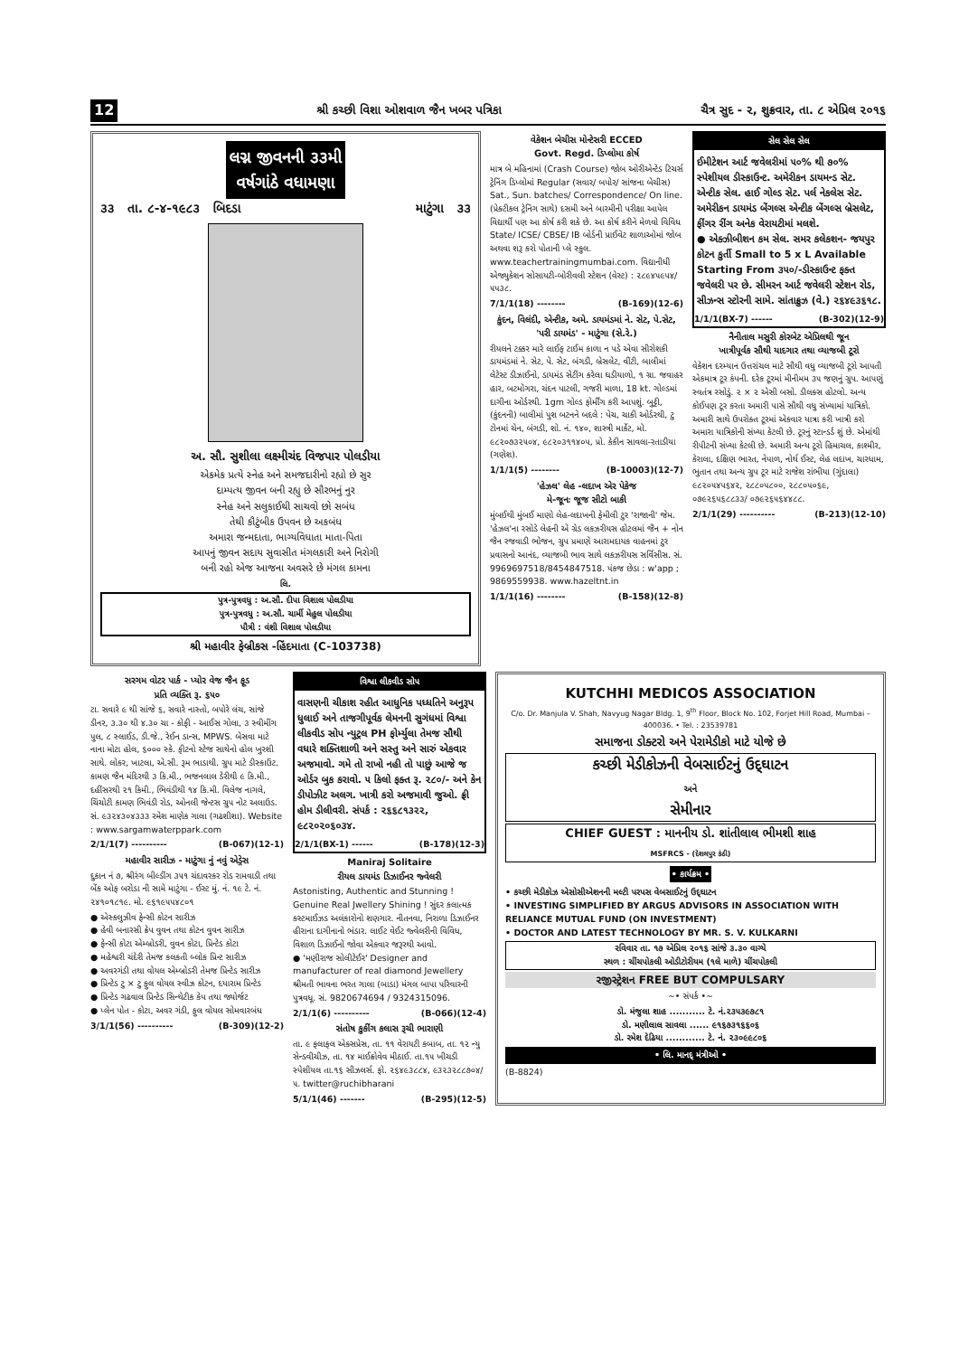12 શ્રી કચ્છી વિશા ઓશવાળ જૈન ખબર પત્રિકા ચૈત્ર સુદ - ૨, શુક્રવાર, તા. ૮ એપ્રિલ ૨૦૧૬
લગ્ન જીવનની ૩૩મી
વર્ષગાંઠે વધામણા
૩૩ તા. ૮-૪-૧૯૮૩ બિદડા માટુંગા ૩૩
અ. સૌ. સુશીલા લક્ષ્મીચંદ વિજપાર પોલડીયા
એકમેક પ્રત્યે સ્નેહ અને સમજદારીનો રહ્યો છે સુર
દામ્પત્ય જીવન બની રહ્યુ છે સૌરભનું નુર
સ્નેહ અને સલુકાઈથી સાચવો છો સબંધ
તેથી કૌટુંબીક ઉપવન છે અકબંધ
અમારા જન્મદાતા, ભાગ્યવિધાતા માતા-પિતા
આપનું જીવન સદાય સુવાસીત મંગલકારી અને નિરોગી
બની રહો એજ આજના અવસરે છે મંગલ કામના
લિ.
પુત્ર-પુત્રવધુ : અ.સૌ. દીપા વિશાલ પોલડીયા
પુત્ર-પુત્રવધુ : અ.સૌ. ચાર્મી મેહુલ પોલડીયા
પૌત્રી : વંશી વિશાલ પોલડીયા
શ્રી મહાવીર ફેબ્રીકસ -હિંદમાતા (C-103738)
વેકેશન બેચીસ મોન્ટેસરી ECCED
Govt. Regd. ડિપ્લોમા કોર્ષ
માત્ર બે મહિનામાં (Crash Course) જોબ ઓરીએન્ટેડ ટિચર્સ ટ્રેનિંગ ડિપ્લોમાં Regular (સવાર/ બપોર/ સાંજના બેચીસ) Sat., Sun. batches/ Correspondence/ On line. (પ્રેક્ટીકલ ટ્રેનિંગ સાથે) દસમી અને બારમીની પરીક્ષા આપેલ વિદ્યાર્થી પણ આ કોર્ષ કરી શકે છે. આ કોર્ષ કરીને મેળવો વિવિધ State/ ICSE/ CBSE/ IB બોર્ડની પ્રાઈવેટ શાળાઓમાં જોબ અથવા શરૂ કરો પોતાની પ્લે સ્કુલ. www.teachertrainingmumbai.com. વિદ્યાનીધી એજ્યુકેશન સોસાયટી-બોરીવલી સ્ટેશન (વેસ્ટ) : ૨૮૯૪૫૯૫૪/ ૫૫૩૮.
7/1/1(18) -------- (B-169)(12-6)
કુંદન, વિલંદી, એન્ટીક, અમે. ડાયમંડમાં ને. સેટ, પે.સેટ, 'પરી ડાયમંડ' - માટુંગા (સે.રે.)
રીયલને ટક્કર મારે લાઈફ ટાઈમ કાળા ન પડે એવા સીરોશકી ડાયમંડમાં ને. સેટ, પે. સેટ, બંગડી, બ્રેસલેટ, વીંટી, બાલીમાં લેટેસ્ટ ડીઝાઈનો, ડાયમંડ સેટીંગ કરેલા ઘડીયાળો, ૧ ગ્રા. જવાહર હાર, બટમોગરા, ચંદન પાટલી, ગજરી માળા, 18 kt. ગોલ્ડમાં દાગીના ઓર્ડરથી. 1gm ગોલ્ડ ફોર્મીંગ કરી આપશું. બુટ્ટી, (કુંદનની) બાલીમાં પુશ બટનને બદલે : પેચ, ચાકી ઓર્ડરથી, ટુ ટોનમાં ચેન, બંગડી, શો. નં. ૧૪૦, શાસ્ત્રી માર્કેટ, મો. ૯૮૨૦૭૩૨૫૦૪, ૯૮૨૦૩૧૧૪૦૫, પ્રો. કેકીન સાવલા-રતાડીયા (ગણેશ).
1/1/1(5) -------- (B-10003)(12-7)
'હેઝલ' લેહ -લદાખ એર પેકેજ
મે-જૂનઃ જૂજ સીટો બાકી
મુંબઈથી મુંબઈ માણો લેહ-લદાખની ફેમીલી ટુર 'રાજાની' જેમ. 'હેઝલ'ના રસોડે લેહની એ ગ્રેડ લકઝરીયસ હોટલમાં જૈન + નોન જૈન રજવાડી ભોજન, ગ્રુપ પ્રમાણે આરામદાયક વાહનમાં ટુર પ્રવાસનો આનંદ, વ્યાજબી ભાવ સાથે લકઝરીયસ સર્વિસીસ. સં. 9969697518/8454847518. પંકજ છેડા : w'app ; 9869559938. www.hazeltnt.in
1/1/1(16) -------- (B-158)(12-8)
સેલ સેલ સેલ
ઈમીટેશન આર્ટ જવેલરીમાં ૫૦% થી ૭૦% સ્પેશીયલ ડીસ્કાઉન્ટ. અમેરીકન ડાયમન્ડ સેટ. એન્ટીક સેલ. હાઈ ગોલ્ડ સેટ. પર્લ નેકલેસ સેટ. અમેરીકન ડાયમંડ બેંગલ્સ એન્ટીક બેંગલ્સ બ્રેસલેટ, ફીંગર રીંગ અનેક વેરાયટીમાં મલશે.
● એક્ઝીબીશન કમ સેલ. સમર કલેકશન- જયપુર કોટન કુર્તી Small to 5 x L Available Starting From ૩૫૦/-ડીસ્કાઉન્ટ ફક્ત જવેલરી પર છે. સીમરન આર્ટ જવેલરી સ્ટેશન રોડ, સીઝન્સ સ્ટોરની સામે. સાંતાક્રુઝ (વે.) ૨૬૪૯૩૬૧૮.
1/1/1(BX-7) ------ (B-302)(12-9)
નૈનીતાલ મસુરી કોરબેટ એપ્રિલથી જૂન
ખાત્રીપૂર્વક સૌથી યાદગાર તથા વ્યાજબી ટૂરો
વેકેશન દરમ્યાન ઉત્તરાંચલ માટે સૌથી વધુ વ્યાજબી ટૂરો આપતી એકમાત્ર ટૂર કંપની. દરેક ટૂરમાં મીનીમમ ૩૫ જણનું ગ્રુપ. આપણું સ્વતંત્ર રસોડું. ૨ × ૨ એસી બસો. ડીલક્સ હોટલો. અન્ય કોઈપણ ટૂર કરતા અમારી પાસે સૌથી વધુ સંખ્યામાં યાત્રિકો. અમારી સાથે ઉપરોક્ત ટૂરમાં એકવાર યાત્રા કરી ખાત્રી કરો અમારા યાત્રિકોની સંખ્યા કેટલી છે. ટૂરનું સ્ટાન્ડર્ડ શું છે. એમાંથી રીપીટની સંખ્યા કેટલી છે. અમારી અન્ય ટૂરો હિમાચલ, કાશ્મીર, કેરાલા, દક્ષિણ ભારત, નેપાળ, નોર્થ ઈસ્ટ, લેહ લદાખ, ચારધામ, ભુતાન તથા અન્ય ગ્રુપ ટૂર માટે રાજેશ રાંભીયા (ગુંદાલા) ૯૮૨૦૫૪૫૬૪૨, ૨૮૮૦૫૮૦૦, ૨૮૮૦૫૦૬૯, ૦૭૯૨૬૫૬૮૮૩૩/ ૦૭૯૨૬૫૬૪૪૮૮.
2/1/1(29) ---------- (B-213)(12-10)
સરગમ વોટર પાર્ક - પ્યોર વેજ જૈન ફૂડ
પ્રતિ વ્યક્તિ રૂ. ૬૫૦
ટા. સવારે ૯ થી સાંજે ૬, સવારે નાસ્તો, બપોરે લંચ, સાંજે ડીનર, ૩.૩૦ થી ૪.૩૦ ચા - કોફી - આઈસ ગોલા, ૩ સ્વીમીંગ પુલ, ૮ સ્લાઈડ, ડી.જે., રેઈન ડાન્સ, MPWS. બેસવા માટે નાના મોટા હોલ, ૬૦૦૦ સ્કે. ફીટનો સ્ટેજ સાથેનો હોલ ખુરશી સાથે. લોકર, ખાટલા, એ.સી. રૂમ ભાડાથી. ગ્રુપ માટે ડીસ્કાઉંટ. કામણ જૈન મંદિરથી ૩ કિ.મી., ભજનલાલ ડેરીથી ૯ કિ.મી., દહીંસરથી ૨૧ કિમી., ભિવંડીથી ૧૪ કિ.મી. વિલેજ નાગલે, ચિંચોટી કામણ ભિવંડી રોડ, ઓનલી જેન્ટસ ગ્રુપ નોટ અલાઉડ. સં. ૯૩૨૪૩૦૪૩૩૩ રમેશ માણેક ગાલા (ગઢશીશા). Website : www.sargamwaterppark.com
2/1/1(7) ---------- (B-067)(12-1)
મહાવીર સારીઝ - માટુંગા નું નવું એડ્રેસ
દુકાન નં ૭, શ્રીરંગ બીલ્ડીંગ ૩૫૧ ચંદાવરકર રોડ રામવાડી તથા બેંક ઓફ બરોડા ની સામે માટુંગા - ઈસ્ટ મું. નં. ૧૯ ટે. નં. ૨૪૧૦૧૮૧૯. મો. ૯૬૧૯૫૫૪૮૦૧
● એસ્કલુઝીવ ફેન્સી કોટન સારીઝ
● હેવી બનારસી ક્રેપ વુવન તથા કોટન વુવન સારીઝ
● ફેન્સી કોટા એમ્બ્રોડરી, વુવન કોટા, પ્રિન્ટેડ કોટા
● મહેશ્વરી ચંદેરી તેમજ કલકતી બ્લોક પ્રિન્ટ સારીઝ
● અવરગંડી તથા વોયલ એમ્બ્રોડરી તેમજ પ્રિન્ટેડ સારીઝ
● પ્રિન્ટેડ ટુ × ટુ ફુલ વોયલ સ્વીઝ કોટન, દયારામ પ્રિન્ટેડ
● પ્રિન્ટેડ ગઢવાલ પ્રિન્ટેડ સિન્થેટીક કેપ તથા જ્યોર્જટ
● પ્લેન પોત - કોટા, અવર ગંડી, ફુલ વોયલ સોમવારબંધ
3/1/1(56) ---------- (B-309)(12-2)
વિશ્વા લીકવીડ સોપ
વાસણની ચીકાશ રહીત આધુનિક પધ્ધતિને અનુરૂપ ધુલાઈ અને તાજગીપૂર્વક લેમનની સુગંધમાં વિશ્વા લીકવીડ સોપ ન્યુટ્રલ PH ફોર્મ્યુલા તેમજ સૌથી વધારે શક્તિશાળી અને સસ્તુ અને સારું એકવાર અજમાવો. ગમે તો રાખો નહી તો પાછું આજે જ ઓર્ડર બુક કરાવો. ૫ કિલો ફક્ત રૂ. ૨૮૦/- અને કેન ડીપોઝીટ અલગ. ખાત્રી કરો અજમાવી જુઓ. ફ્રી હોમ ડીલીવરી. સંપર્ક : ૨૬૬૮૧૩૨૨, ૯૮૨૦૨૦૬૦૩૪.
2/1/1(BX-1) ------ (B-178)(12-3)
Maniraj Solitaire
રીયલ ડાયમંડ ડિઝાઈનર જ્વેલરી
Astonisting, Authentic and Stunning ! Genuine Real Jwellery Shining ! સુંદર કલાત્મક કસ્ટમાઈઝડ અલંકારોનો શણગાર. નીતનવા, નિરાળા ડિઝાઈનર હીરાના દાગીનાનો ભંડાર. લાઈટ વેઈટ જ્વેલરીની વિવિધ, વિશાળ ડિઝાઈનો જોવા એકવાર જરૂરથી આવો.
● 'મણીરાજ સોલીટેઈર' Designer and manufacturer of real diamond Jewellery શ્રીમતી ભાવના ભરત ગાલા (બાડા) મંગલ બાપા પરિવારની પુત્રવધૂ. સં. 9820674694 / 9324315096.
2/1/1(6) ---------- (B-066)(12-4)
સંતોષ કુકીંગ કલાસ રૂચી ભારાણી
તા. ૯ ફલાફલ એક્સપ્રેસ, તા. ૧૧ વેરાયટી કબાબ, તા. ૧૨ ન્યુ સેન્ડવીચીઝ, તા. ૧૪ માઈક્રોવેવ મીઠાઈ. તા.૧૫ ખીચડી સ્પેશીયલ તા.૧૬ સીઝલર્સ. ફો. ૨૬૪૯૩૮૮૪, ૯૩૨૩૨૮૮૭૦૪/ ૫. twitter@ruchibharani
5/1/1(46) ------- (B-295)(12-5)
KUTCHHI MEDICOS ASSOCIATION
C/o. Dr. Manjula V. Shah, Navyug Nagar Bldg. 1, 9<sup>th</sup> Floor, Block No. 102, Forjet Hill Road, Mumbai – 400036. • Tel. : 23539781
સમાજના ડોક્ટરો અને પેરામેડીકો માટે યોજે છે
કચ્છી મેડીકોઝની વેબસાઈટનું ઉદ્‌ઘાટન
અને
સેમીનાર
CHIEF GUEST : માનનીય ડો. શાંતીલાલ ભીમશી શાહ
MSFRCS - (દેશલપુર કંઠી)
• કાર્યક્રમ •
• કચ્છી મેડીકોઝ એસોસીએશનની મલ્ટી પરપસ વેબસાઈટનું ઉદ્‌ઘાટન
• INVESTING SIMPLIFIED BY ARGUS ADVISORS IN ASSOCIATION WITH RELIANCE MUTUAL FUND (ON INVESTMENT)
• DOCTOR AND LATEST TECHNOLOGY BY MR. S. V. KULKARNI
રવિવાર તા. ૧૭ એપ્રિલ ૨૦૧૬ સાંજે ૩.૩૦ વાગ્યે
સ્થળ : ચીંચપોકલી ઓડીટોરીયમ (૧લે માળે) ચીંચપોકલી
રજીસ્ટ્રેશન FREE BUT COMPULSARY
~• સંપર્ક •~
ડો. મંજુલા શાહ ........... ટે. નં.૨૩૫૩૯૭૮૧
ડો. મણીલાલ સાવલા ...... ૯૧૬૭૩૧૬૬૦૬
ડો. રમેશ દેઢિયા ............ ટે. નં. ૨૩૦૯૯૮૦૬
• લિ. માનદ્ મંત્રીઓ •
(B-8824)